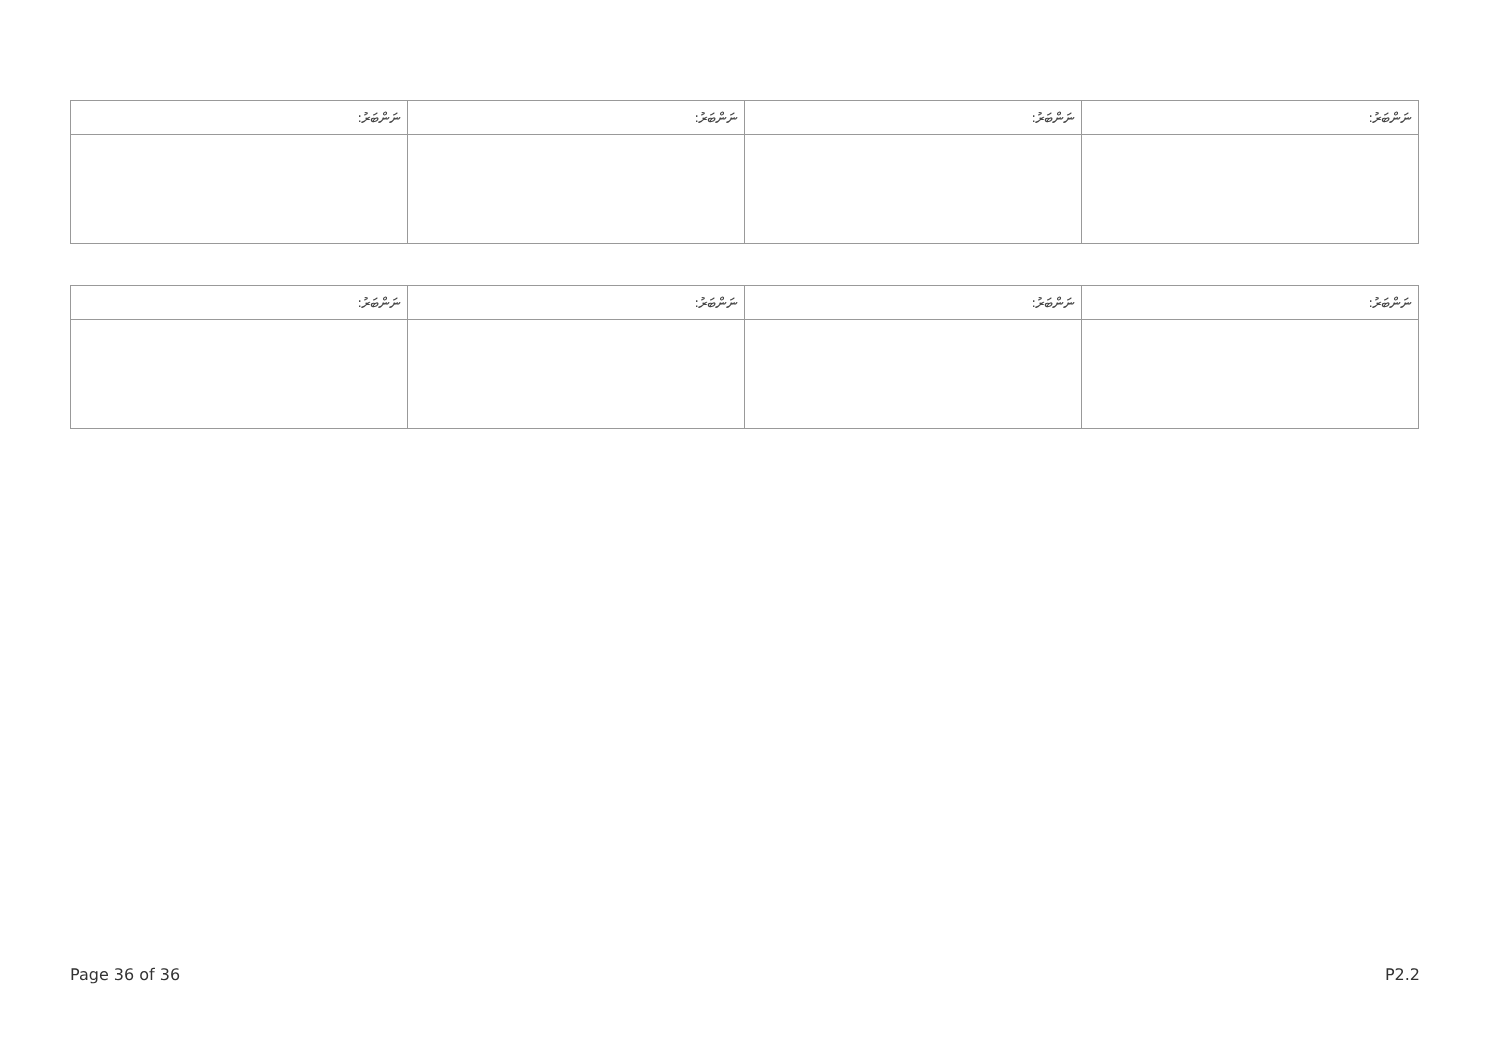| ނަންބަރު: | ނަންބަރު: | ނަންބަރު: | ނަންބަރު: |
| ނަންބަރު: | ނަންބަރު: | ނަންބަރު: | ނަންބަރު: |
Page 36 of 36 P2.2